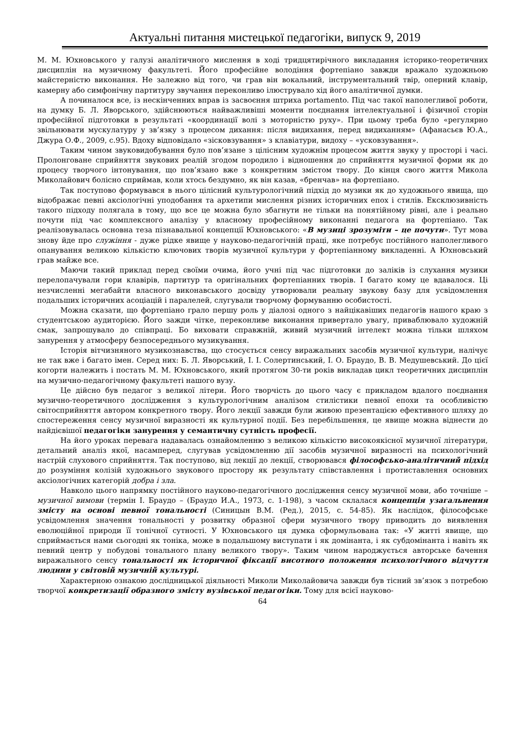Актуальні питання мистецької педагогіки, випуск 9, 2019
М. М. Юхновського у галузі аналітичного мислення в ході тридцятирічного викладання історико-теоретичних дисциплін на музичному факультеті. Його професійне володіння фортепіано завжди вражало художньою майстерністю виконання. Не залежно від того, чи грав він вокальний, інструментальний твір, оперний клавір, камерну або симфонічну партитуру звучання переконливо ілюструвало хід його аналітичної думки.
А починалося все, із нескінченних вправ із засвоєння штриха portamento. Під час такої наполегливої роботи, на думку Б. Л. Яворського, здійснюються найважливіші моменти поєднання інтелектуальної і фізичної сторін професійної підготовки в результаті «координації волі з моторністю руху». При цьому треба було «регулярно звільнювати мускулатуру у зв’язку з процесом дихання: після видихання, перед видиханням» (Афанасьєв Ю.А., Джура О.Ф., 2009, с.95). Вдоху відповідало «зісковзування» з клавіатури, видоху – «усковзування».
Таким чином звуковидобування було пов’язане з цілісним художнім процесом життя звуку у просторі і часі. Пролонговане сприйняття звукових реалій згодом породило і відношення до сприйняття музичної форми як до процесу творчого інтонування, що пов’язано вже з конкретним змістом твору. До кінця свого життя Микола Миколайович болісно сприймав, коли хтось бездумно, як він казав, «бренчав» на фортепіано.
Так поступово формувався в нього цілісний культурологічний підхід до музики як до художнього явища, що відображає певні аксіологічні уподобання та архетипи мислення різних історичних епох і стилів. Ексклюзивність такого підходу полягала в тому, що все це можна було збагнути не тільки на понятійному рівні, але і реально почути під час комплексного аналізу у власному професійному виконанні педагога на фортепіано. Так реалізовувалась основна теза пізнавальної концепції Юхновського: «В музиці зрозуміти – це почути». Тут мова знову йде про служіння - дуже рідке явище у науково-педагогічній праці, яке потребує постійного наполегливого опанування великою кількістю ключових творів музичної культури у фортепіанному викладенні. А Юхновський грав майже все.
Маючи такий приклад перед своїми очима, його учні під час підготовки до заліків із слухання музики перелопачували гори клавірів, партитур та оригінальних фортепіанних творів. І багато кому це вдавалося. Ці незчисленні мегабайти власного виконавського досвіду утворювали реальну звукову базу для усвідомлення подальших історичних асоціацій і паралелей, слугували творчому формуванню особистості.
Можна сказати, що фортепіано грало першу роль у діалозі одного з найцікавіших педагогів нашого краю з студентською аудиторією. Його зажди чітке, переконливе виконання привертало увагу, приваблювало художній смак, запрошувало до співпраці. Бо виховати справжній, живий музичний інтелект можна тільки шляхом занурення у атмосферу безпосереднього музикування.
Історія вітчизняного музикознавства, що стосується сенсу виражальних засобів музичної культури, налічує не так вже і багато імен. Серед них: Б. Л. Яворський, І. І. Солертинський, І. О. Браудо, В. В. Медушевський. До цієї когорти належить і постать М. М. Юхновського, який протягом 30-ти років викладав цикл теоретичних дисциплін на музично-педагогічному факультеті нашого вузу.
Це дійсно був педагог з великої літери. Його творчість до цього часу є прикладом вдалого поєднання музично-теоретичного дослідження з культурологічним аналізом стилістики певної епохи та особливістю світосприйняття автором конкретного твору. Його лекції завжди були живою презентацією ефективного шляху до спостереження сенсу музичної виразності як культурної події. Без перебільшення, це явище можна віднести до найдієвішої педагогіки занурення у семантичну сутність професії.
На його уроках перевага надавалась ознайомленню з великою кількістю високоякісної музичної літератури, детальний аналіз якої, насамперед, слугував усвідомленню дії засобів музичної виразності на психологічний настрій слухового сприйняття. Так поступово, від лекції до лекції, створювався філософсько-аналітичний підхід до розуміння колізій художнього звукового простору як результату співставлення і протиставлення основних аксіологічних категорій добра і зла.
Навколо цього напрямку постійного науково-педагогічного дослідження сенсу музичної мови, або точніше – музичної вимови (термін І. Браудо – (Браудо И.А., 1973, с. 1-198), з часом склалася концепція узагальнення змісту на основі певної тональності (Синицын В.М. (Ред.), 2015, с. 54-85). Як наслідок, філософське усвідомлення значення тональності у розвитку образної сфери музичного твору приводить до виявлення еволюційної природи її тонічної сутності. У Юхновського ця думка сформульована так: «У житті явище, що сприймається нами сьогодні як тоніка, може в подальшому виступати і як домінанта, і як субдомінанта і навіть як певний центр у побудові тонального плану великого твору». Таким чином народжується авторське бачення виражального сенсу тональності як історичної фіксації висотного положення психологічного відчуття людини у світовій музичній культурі.
Характерною ознакою дослідницької діяльності Миколи Миколайовича завжди був тісний зв’язок з потребою творчої конкретизації образного змісту вузівської педагогіки. Тому для всієї науково-
64